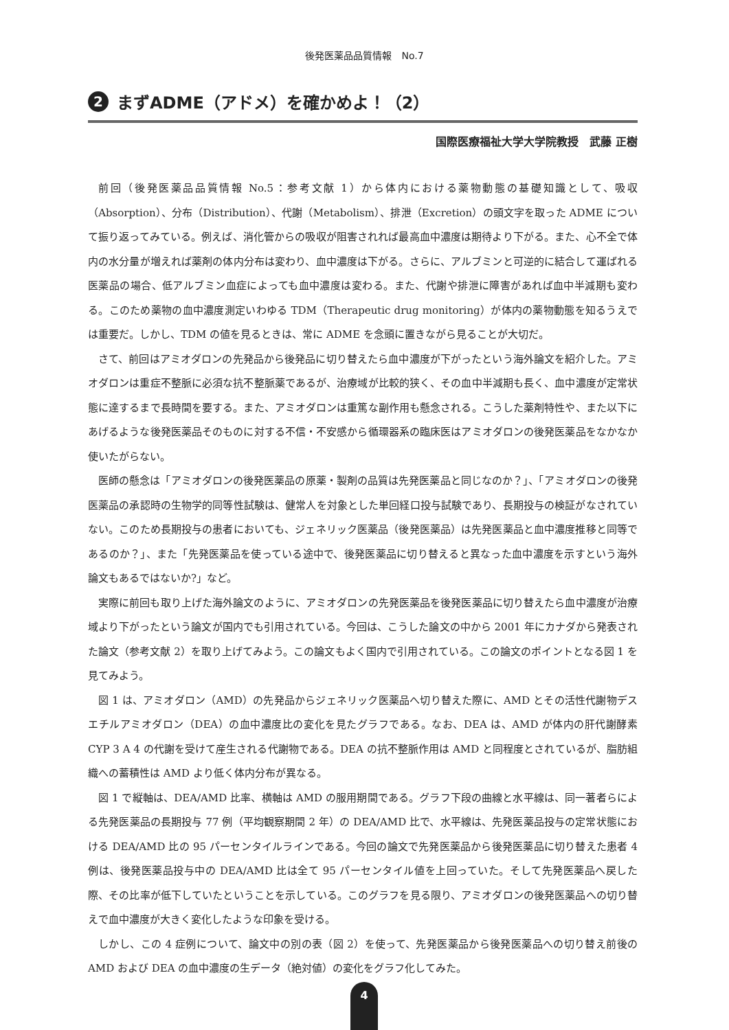後発医薬品品質情報　No.7
2 まずADME（アドメ）を確かめよ！（2）
国際医療福祉大学大学院教授　武藤 正樹
前回（後発医薬品品質情報 No.5：参考文献 1）から体内における薬物動態の基礎知識として、吸収（Absorption）、分布（Distribution）、代謝（Metabolism）、排泄（Excretion）の頭文字を取った ADME について振り返ってみている。例えば、消化管からの吸収が阻害されれば最高血中濃度は期待より下がる。また、心不全で体内の水分量が増えれば薬剤の体内分布は変わり、血中濃度は下がる。さらに、アルブミンと可逆的に結合して運ばれる医薬品の場合、低アルブミン血症によっても血中濃度は変わる。また、代謝や排泄に障害があれば血中半減期も変わる。このため薬物の血中濃度測定いわゆる TDM（Therapeutic drug monitoring）が体内の薬物動態を知るうえでは重要だ。しかし、TDM の値を見るときは、常に ADME を念頭に置きながら見ることが大切だ。
さて、前回はアミオダロンの先発品から後発品に切り替えたら血中濃度が下がったという海外論文を紹介した。アミオダロンは重症不整脈に必須な抗不整脈薬であるが、治療域が比較的狭く、その血中半減期も長く、血中濃度が定常状態に達するまで長時間を要する。また、アミオダロンは重篤な副作用も懸念される。こうした薬剤特性や、また以下にあげるような後発医薬品そのものに対する不信・不安感から循環器系の臨床医はアミオダロンの後発医薬品をなかなか使いたがらない。
医師の懸念は「アミオダロンの後発医薬品の原薬・製剤の品質は先発医薬品と同じなのか？」、「アミオダロンの後発医薬品の承認時の生物学的同等性試験は、健常人を対象とした単回経口投与試験であり、長期投与の検証がなされていない。このため長期投与の患者においても、ジェネリック医薬品（後発医薬品）は先発医薬品と血中濃度推移と同等であるのか？」、また「先発医薬品を使っている途中で、後発医薬品に切り替えると異なった血中濃度を示すという海外論文もあるではないか?」など。
実際に前回も取り上げた海外論文のように、アミオダロンの先発医薬品を後発医薬品に切り替えたら血中濃度が治療域より下がったという論文が国内でも引用されている。今回は、こうした論文の中から 2001 年にカナダから発表された論文（参考文献 2）を取り上げてみよう。この論文もよく国内で引用されている。この論文のポイントとなる図 1 を見てみよう。
図 1 は、アミオダロン（AMD）の先発品からジェネリック医薬品へ切り替えた際に、AMD とその活性代謝物デスエチルアミオダロン（DEA）の血中濃度比の変化を見たグラフである。なお、DEA は、AMD が体内の肝代謝酵素 CYP 3 A 4 の代謝を受けて産生される代謝物である。DEA の抗不整脈作用は AMD と同程度とされているが、脂肪組織への蓄積性は AMD より低く体内分布が異なる。
図 1 で縦軸は、DEA/AMD 比率、横軸は AMD の服用期間である。グラフ下段の曲線と水平線は、同一著者らによる先発医薬品の長期投与 77 例（平均観察期間 2 年）の DEA/AMD 比で、水平線は、先発医薬品投与の定常状態における DEA/AMD 比の 95 パーセンタイルラインである。今回の論文で先発医薬品から後発医薬品に切り替えた患者 4 例は、後発医薬品投与中の DEA/AMD 比は全て 95 パーセンタイル値を上回っていた。そして先発医薬品へ戻した際、その比率が低下していたということを示している。このグラフを見る限り、アミオダロンの後発医薬品への切り替えで血中濃度が大きく変化したような印象を受ける。
しかし、この 4 症例について、論文中の別の表（図 2）を使って、先発医薬品から後発医薬品への切り替え前後の AMD および DEA の血中濃度の生データ（絶対値）の変化をグラフ化してみた。
4